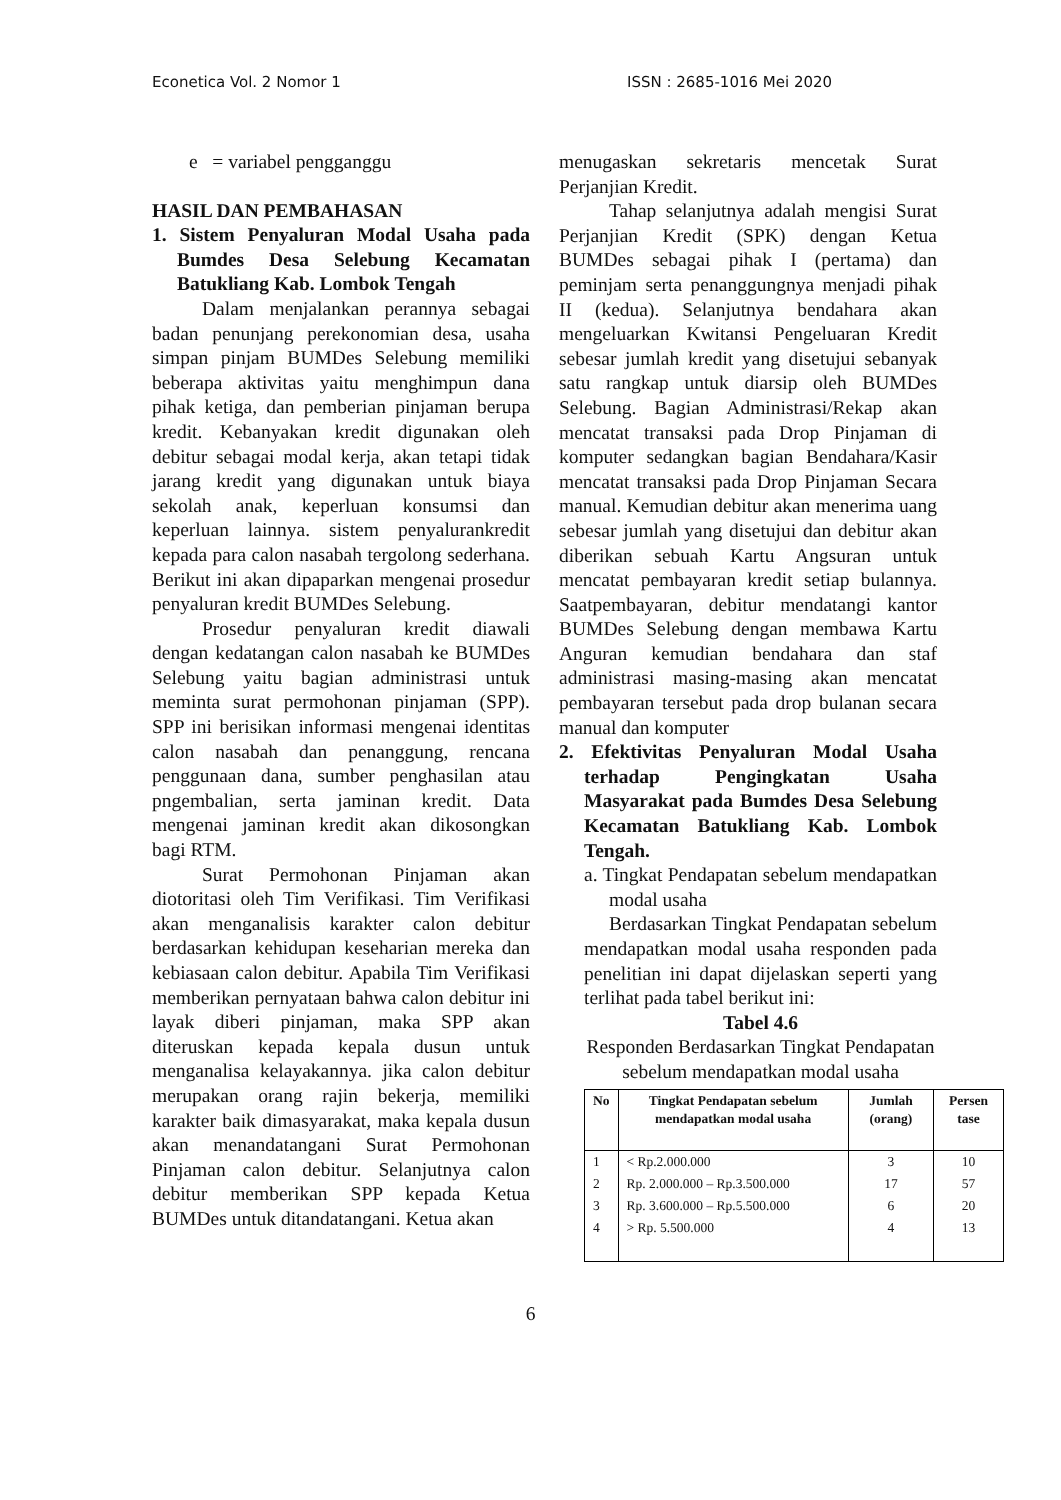Econetica Vol. 2 Nomor 1 ISSN : 2685-1016 Mei 2020
e = variabel pengganggu
HASIL DAN PEMBAHASAN
1. Sistem Penyaluran Modal Usaha pada Bumdes Desa Selebung Kecamatan Batukliang Kab. Lombok Tengah
Dalam menjalankan perannya sebagai badan penunjang perekonomian desa, usaha simpan pinjam BUMDes Selebung memiliki beberapa aktivitas yaitu menghimpun dana pihak ketiga, dan pemberian pinjaman berupa kredit. Kebanyakan kredit digunakan oleh debitur sebagai modal kerja, akan tetapi tidak jarang kredit yang digunakan untuk biaya sekolah anak, keperluan konsumsi dan keperluan lainnya. sistem penyalurankredit kepada para calon nasabah tergolong sederhana. Berikut ini akan dipaparkan mengenai prosedur penyaluran kredit BUMDes Selebung.
Prosedur penyaluran kredit diawali dengan kedatangan calon nasabah ke BUMDes Selebung yaitu bagian administrasi untuk meminta surat permohonan pinjaman (SPP). SPP ini berisikan informasi mengenai identitas calon nasabah dan penanggung, rencana penggunaan dana, sumber penghasilan atau pngembalian, serta jaminan kredit. Data mengenai jaminan kredit akan dikosongkan bagi RTM.
Surat Permohonan Pinjaman akan diotoritasi oleh Tim Verifikasi. Tim Verifikasi akan menganalisis karakter calon debitur berdasarkan kehidupan keseharian mereka dan kebiasaan calon debitur. Apabila Tim Verifikasi memberikan pernyataan bahwa calon debitur ini layak diberi pinjaman, maka SPP akan diteruskan kepada kepala dusun untuk menganalisa kelayakannya. jika calon debitur merupakan orang rajin bekerja, memiliki karakter baik dimasyarakat, maka kepala dusun akan menandatangani Surat Permohonan Pinjaman calon debitur. Selanjutnya calon debitur memberikan SPP kepada Ketua BUMDes untuk ditandatangani. Ketua akan
menugaskan sekretaris mencetak Surat Perjanjian Kredit.
Tahap selanjutnya adalah mengisi Surat Perjanjian Kredit (SPK) dengan Ketua BUMDes sebagai pihak I (pertama) dan peminjam serta penanggungnya menjadi pihak II (kedua). Selanjutnya bendahara akan mengeluarkan Kwitansi Pengeluaran Kredit sebesar jumlah kredit yang disetujui sebanyak satu rangkap untuk diarsip oleh BUMDes Selebung. Bagian Administrasi/Rekap akan mencatat transaksi pada Drop Pinjaman di komputer sedangkan bagian Bendahara/Kasir mencatat transaksi pada Drop Pinjaman Secara manual. Kemudian debitur akan menerima uang sebesar jumlah yang disetujui dan debitur akan diberikan sebuah Kartu Angsuran untuk mencatat pembayaran kredit setiap bulannya. Saatpembayaran, debitur mendatangi kantor BUMDes Selebung dengan membawa Kartu Anguran kemudian bendahara dan staf administrasi masing-masing akan mencatat pembayaran tersebut pada drop bulanan secara manual dan komputer
2. Efektivitas Penyaluran Modal Usaha terhadap Pengingkatan Usaha Masyarakat pada Bumdes Desa Selebung Kecamatan Batukliang Kab. Lombok Tengah.
a. Tingkat Pendapatan sebelum mendapatkan modal usaha
Berdasarkan Tingkat Pendapatan sebelum mendapatkan modal usaha responden pada penelitian ini dapat dijelaskan seperti yang terlihat pada tabel berikut ini:
Tabel 4.6
Responden Berdasarkan Tingkat Pendapatan sebelum mendapatkan modal usaha
| No | Tingkat Pendapatan sebelum mendapatkan modal usaha | Jumlah (orang) | Persen tase |
| --- | --- | --- | --- |
| 1 | < Rp.2.000.000 | 3 | 10 |
| 2 | Rp. 2.000.000 – Rp.3.500.000 | 17 | 57 |
| 3 | Rp. 3.600.000 – Rp.5.500.000 | 6 | 20 |
| 4 | > Rp. 5.500.000 | 4 | 13 |
6